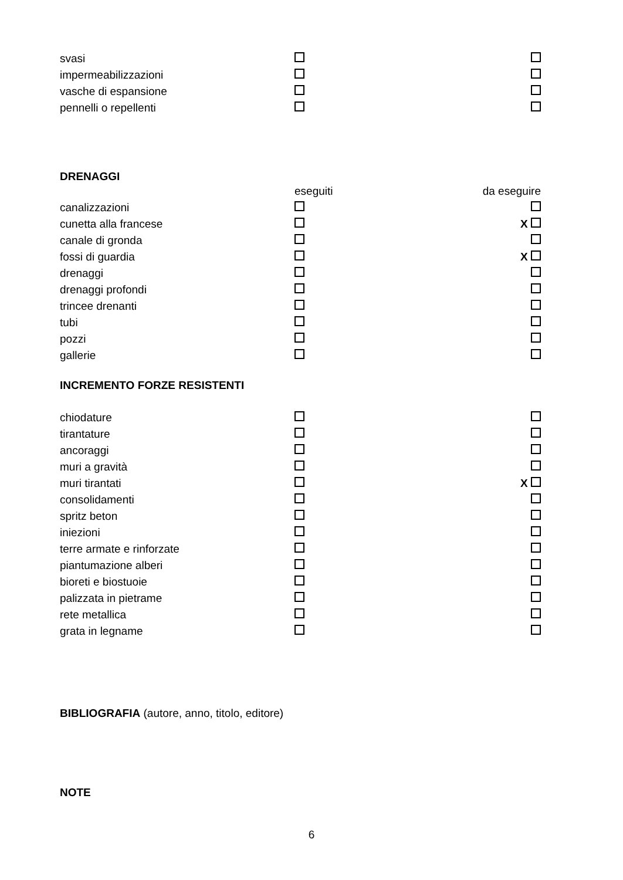| svasi | | |
| impermeabilizzazioni | | |
| vasche di espansione | | |
| pennelli o repellenti | | |
DRENAGGI
| | eseguiti | da eseguire |
| canalizzazioni | | |
| cunetta alla francese | | X |
| canale di gronda | | |
| fossi di guardia | | X |
| drenaggi | | |
| drenaggi profondi | | |
| trincee drenanti | | |
| tubi | | |
| pozzi | | |
| gallerie | | |
INCREMENTO FORZE RESISTENTI
| chiodature | | |
| tirantature | | |
| ancoraggi | | |
| muri a gravità | | |
| muri tirantati | | X |
| consolidamenti | | |
| spritz beton | | |
| iniezioni | | |
| terre armate e rinforzate | | |
| piantumazione alberi | | |
| bioreti e biostuoie | | |
| palizzata in pietrame | | |
| rete metallica | | |
| grata in legname | | |
BIBLIOGRAFIA (autore, anno, titolo, editore)
NOTE
6